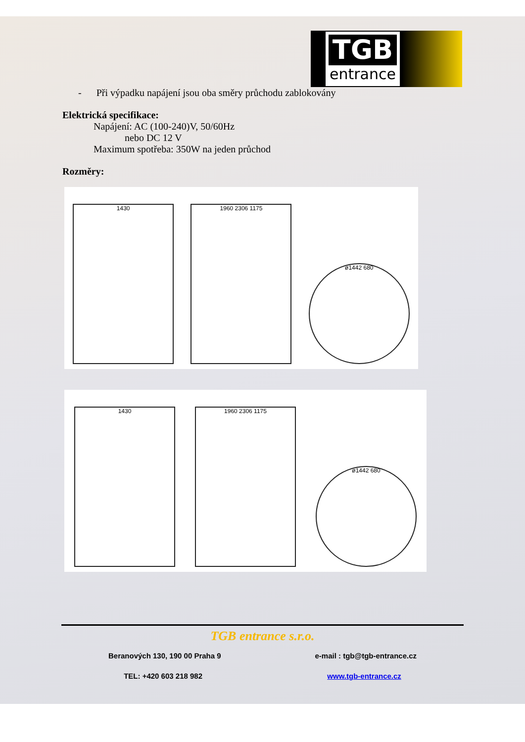TGB
entrance
- Při výpadku napájení jsou oba směry průchodu zablokovány
Elektrická specifikace:
Napájení: AC (100-240)V, 50/60Hz
nebo DC 12 V
Maximum spotřeba: 350W na jeden průchod
Rozměry:
1430
1960 2306 1175
ø1442 680
1430
1960 2306 1175
ø1442 680
TGB entrance s.r.o.
Beranových 130, 190 00 Praha 9 e-mail : tgb@tgb-entrance.cz
TEL: +420 603 218 982 www.tgb-entrance.cz